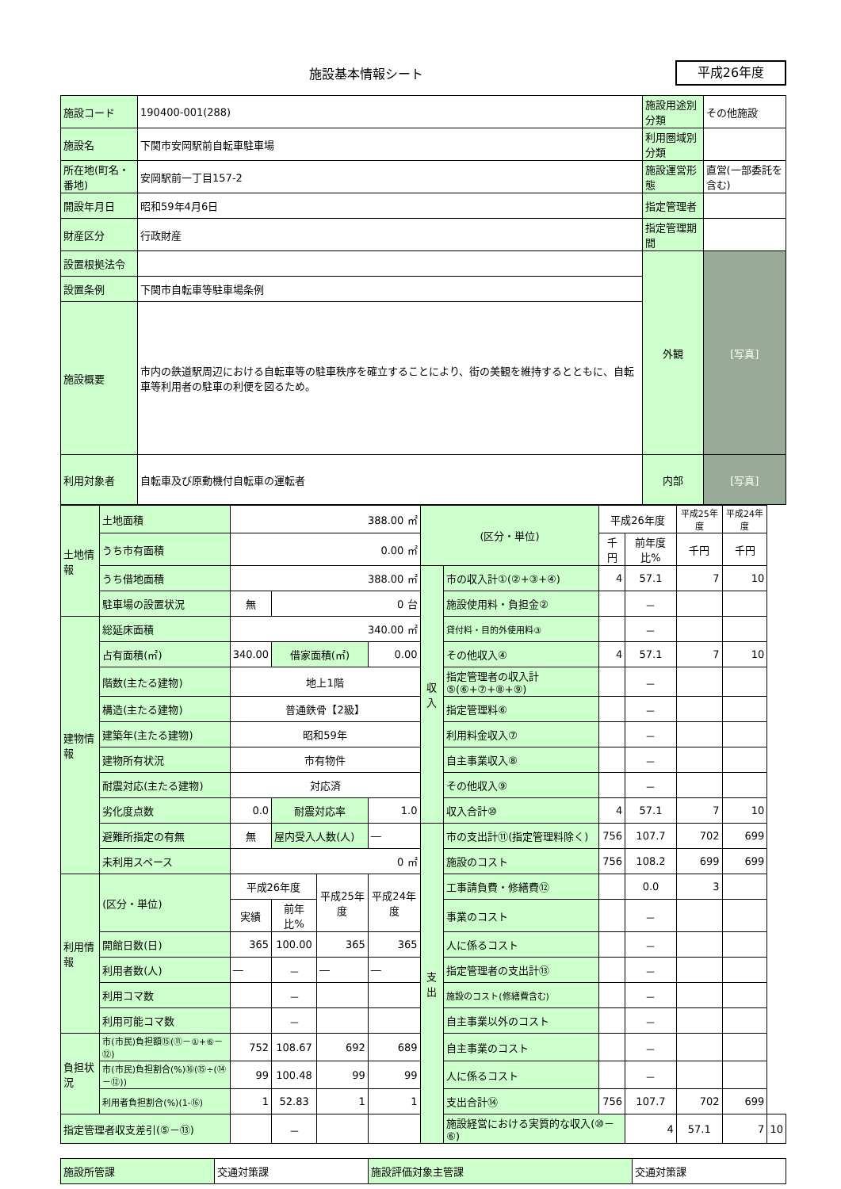施設基本情報シート 平成26年度
| 施設コード | 190400-001(288) | 施設用途別分類 | その他施設 |
| 施設名 | 下関市安岡駅前自転車駐車場 | 利用圏域別分類 | |
| 所在地(町名・番地) | 安岡駅前一丁目157-2 | 施設運営形態 | 直営(一部委託を含む) |
| 開設年月日 | 昭和59年4月6日 | 指定管理者 | |
| 財産区分 | 行政財産 | 指定管理期間 | |
| 設置根拠法令 | | 外観 | [写真] |
| 設置条例 | 下関市自転車等駐車場条例 | | |
| 施設概要 | 市内の鉄道駅周辺における自転車等の駐車秩序を確立することにより、街の美観を維持するとともに、自転車等利用者の駐車の利便を図るため。 | | |
| 利用対象者 | 自転車及び原動機付自転車の運転者 | 内部 | [写真] |
| 土地情報 | 土地面積 | 388.00 ㎡ | | | | (区分・単位) | | 平成26年度 | | 平成25年度 | 平成24年度 | |
| | うち市有面積 | 0.00 ㎡ | | | | | | 千円 | 前年度比% | 千円 | 千円 | |
| | うち借地面積 | 388.00 ㎡ | | | | 収入 | 市の収入計①(②+③+④) | 4 | 57.1 | 7 | 10 | |
| | 駐車場の設置状況 | 無 | 0 台 | | | | 施設使用料・負担金② | | － | | | |
| 建物情報 | 総延床面積 | 340.00 ㎡ | | | | | 貸付料・目的外使用料③ | | － | | | |
| | 占有面積(㎡) | 340.00 | 借家面積(㎡) | | 0.00 | | その他収入④ | 4 | 57.1 | 7 | 10 | |
| | 階数(主たる建物) | 地上1階 | | | | | 指定管理者の収入計⑤(⑥+⑦+⑧+⑨) | | － | | | |
| | 構造(主たる建物) | 普通鉄骨【2級】 | | | | | 指定管理料⑥ | | － | | | |
| | 建築年(主たる建物) | 昭和59年 | | | | | 利用料金収入⑦ | | － | | | |
| | 建物所有状況 | 市有物件 | | | | | 自主事業収入⑧ | | － | | | |
| | 耐震対応(主たる建物) | 対応済 | | | | | その他収入⑨ | | － | | | |
| | 劣化度点数 | 0.0 | 耐震対応率 | | 1.0 | | 収入合計⑩ | 4 | 57.1 | 7 | 10 | |
| | 避難所指定の有無 | 無 | 屋内受入人数(人) | | ― | 支出 | 市の支出計⑪(指定管理料除く) | 756 | 107.7 | 702 | 699 | |
| | 未利用スペース | 0 ㎡ | | | | | 施設のコスト | 756 | 108.2 | 699 | 699 | |
| 利用情報 | (区分・単位) | 平成26年度 | | 平成25年度 | 平成24年度 | | 工事請負費・修繕費⑫ | | 0.0 | 3 | | |
| | | 実績 | 前年比% | | | | 事業のコスト | | － | | | |
| | 開館日数(日) | 365 | 100.00 | 365 | 365 | | 人に係るコスト | | － | | | |
| | 利用者数(人) | ― | － | ― | ― | | 指定管理者の支出計⑬ | | － | | | |
| | 利用コマ数 | | － | | | | 施設のコスト(修繕費含む) | | － | | | |
| | 利用可能コマ数 | | － | | | | 自主事業以外のコスト | | － | | | |
| 負担状況 | 市(市民)負担額⑮(⑪－①+⑥－⑫) | 752 | 108.67 | 692 | 689 | | 自主事業のコスト | | － | | | |
| | 市(市民)負担割合(%)⑯(⑮÷(⑭－⑫)) | 99 | 100.48 | 99 | 99 | | 人に係るコスト | | － | | | |
| | 利用者負担割合(%)(1-⑯) | 1 | 52.83 | 1 | 1 | | 支出合計⑭ | 756 | 107.7 | 702 | 699 | |
| 指定管理者収支差引(⑤－⑬) | | | － | | | | 施設経営における実質的な収入(⑩－⑥) | | 4 | 57.1 | 7 | 10 |
| 施設所管課 | 交通対策課 | 施設評価対象主管課 | 交通対策課 |